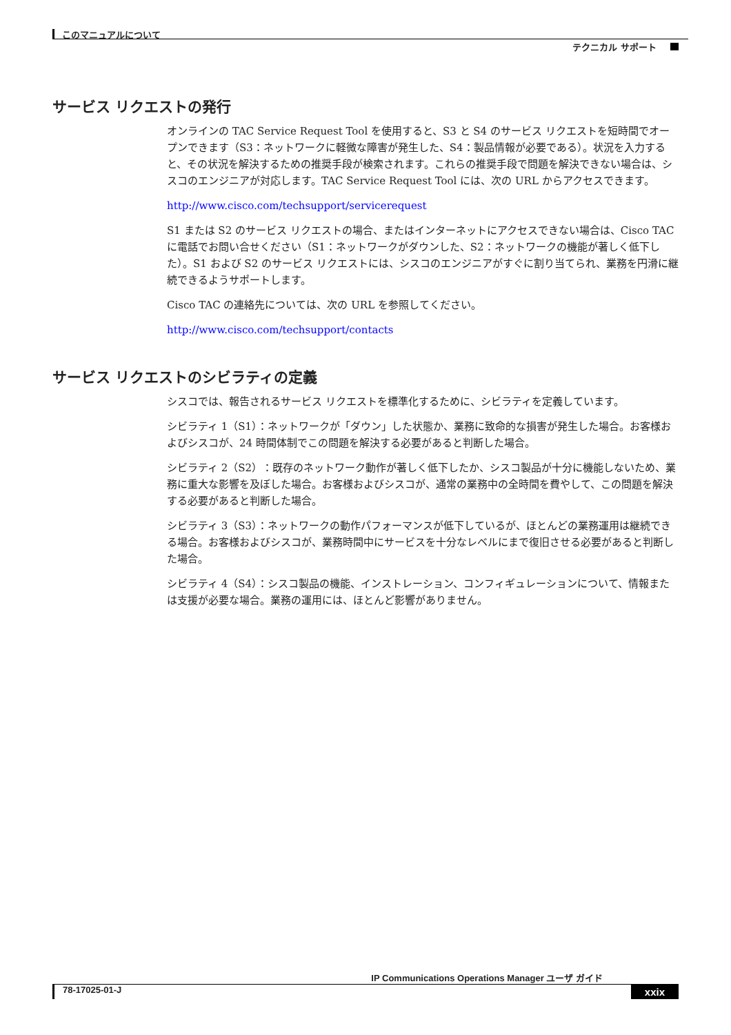このマニュアルについて
テクニカル サポート
サービス リクエストの発行
オンラインの TAC Service Request Tool を使用すると、S3 と S4 のサービス リクエストを短時間でオープンできます（S3：ネットワークに軽微な障害が発生した、S4：製品情報が必要である）。状況を入力すると、その状況を解決するための推奨手段が検索されます。これらの推奨手段で問題を解決できない場合は、シスコのエンジニアが対応します。TAC Service Request Tool には、次の URL からアクセスできます。
http://www.cisco.com/techsupport/servicerequest
S1 または S2 のサービス リクエストの場合、またはインターネットにアクセスできない場合は、Cisco TAC に電話でお問い合せください（S1：ネットワークがダウンした、S2：ネットワークの機能が著しく低下した）。S1 および S2 のサービス リクエストには、シスコのエンジニアがすぐに割り当てられ、業務を円滑に継続できるようサポートします。
Cisco TAC の連絡先については、次の URL を参照してください。
http://www.cisco.com/techsupport/contacts
サービス リクエストのシビラティの定義
シスコでは、報告されるサービス リクエストを標準化するために、シビラティを定義しています。
シビラティ 1（S1）：ネットワークが「ダウン」した状態か、業務に致命的な損害が発生した場合。お客様およびシスコが、24 時間体制でこの問題を解決する必要があると判断した場合。
シビラティ 2（S2）：既存のネットワーク動作が著しく低下したか、シスコ製品が十分に機能しないため、業務に重大な影響を及ぼした場合。お客様およびシスコが、通常の業務中の全時間を費やして、この問題を解決する必要があると判断した場合。
シビラティ 3（S3）：ネットワークの動作パフォーマンスが低下しているが、ほとんどの業務運用は継続できる場合。お客様およびシスコが、業務時間中にサービスを十分なレベルにまで復旧させる必要があると判断した場合。
シビラティ 4（S4）：シスコ製品の機能、インストレーション、コンフィギュレーションについて、情報または支援が必要な場合。業務の運用には、ほとんど影響がありません。
IP Communications Operations Manager ユーザ ガイド
78-17025-01-J xxix